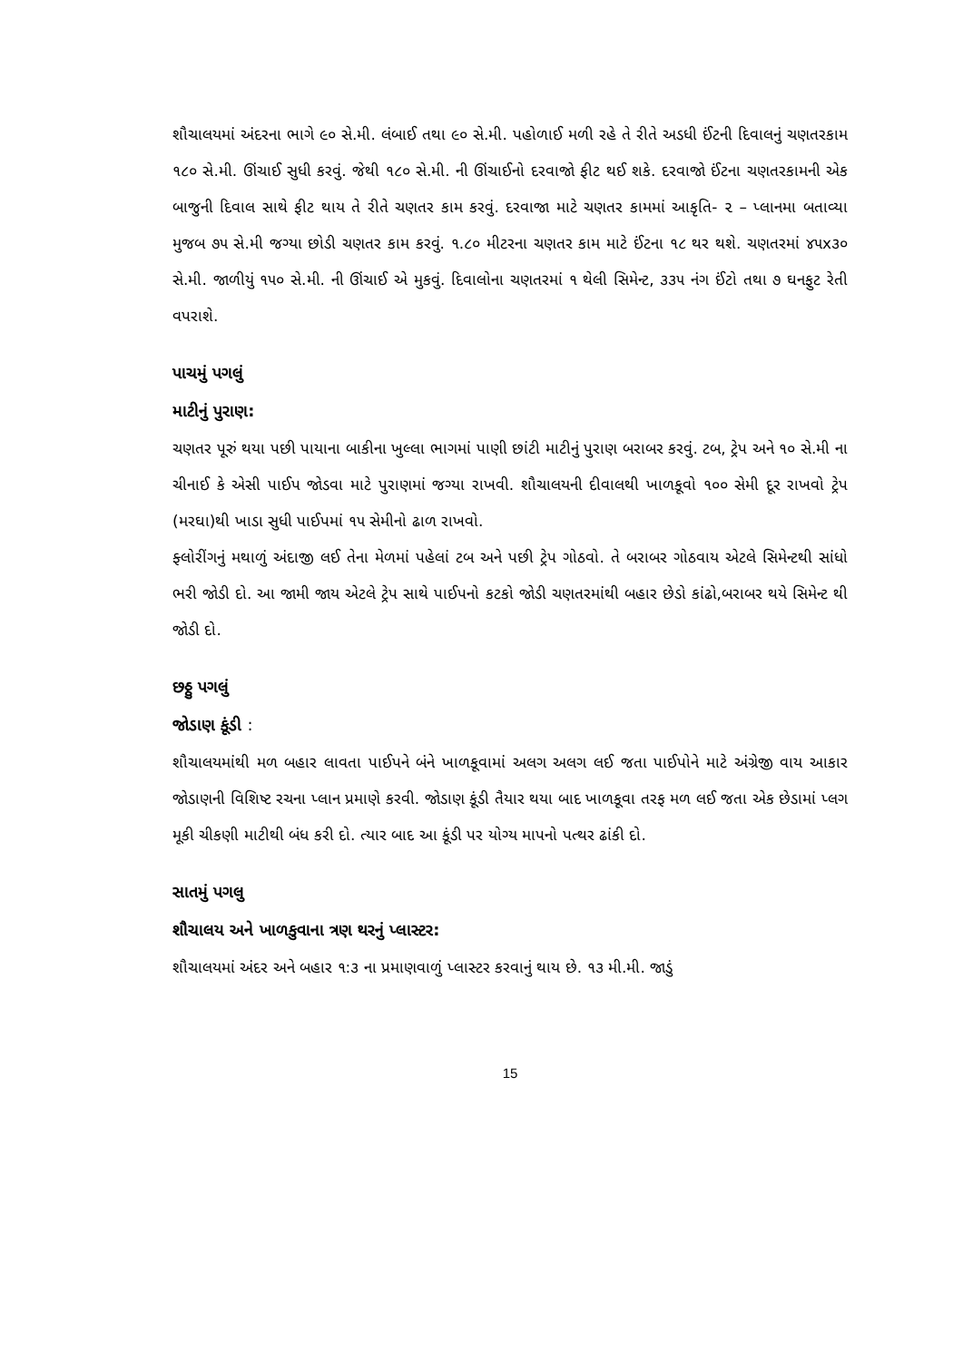શૌચાલયમાં અંદરના ભાગે ૯૦ સે.મી. લંબાઈ તથા ૯૦ સે.મી. પહોળાઈ મળી રહે તે રીતે અડધી ઈંટની દિવાલનું ચણતરકામ ૧૮૦ સે.મી. ઊંચાઈ સુધી કરવું. જેથી ૧૮૦ સે.મી. ની ઊંચાઈનો દરવાજો ફીટ થઈ શકે. દરવાજો ઈંટના ચણતરકામની એક બાજુની દિવાલ સાથે ફીટ થાય તે રીતે ચણતર કામ કરવું. દરવાજા માટે ચણતર કામમાં આકૃતિ- ૨ – પ્લાનમા બતાવ્યા મુજબ ૭૫ સે.મી જગ્યા છોડી ચણતર કામ કરવું. ૧.૮૦ મીટરના ચણતર કામ માટે ઈંટના ૧૮ થર થશે. ચણતરમાં ૪૫x૩૦ સે.મી. જાળીયું ૧૫૦ સે.મી. ની ઊંચાઈ એ મુકવું. દિવાલોના ચણતરમાં ૧ થેલી સિમેન્ટ, ૩૩૫ નંગ ઈંટો તથા ૭ ઘનફુટ રેતી વપરાશે.
પાચમું પગલું
માટીનું પુરાણ:
ચણતર પૂરું થયા પછી પાયાના બાકીના ખુલ્લા ભાગમાં પાણી છાંટી માટીનું પુરાણ બરાબર કરવું. ટબ, ટ્રેપ અને ૧૦ સે.મી ના ચીનાઈ કે એસી પાઈપ જોડવા માટે પુરાણમાં જગ્યા રાખવી. શૌચાલયની દીવાલથી ખાળકૂવો ૧૦૦ સેમી દૂર રાખવો ટ્રેપ (મરઘા)થી ખાડા સુધી પાઈપમાં ૧૫ સેમીનો ઢાળ રાખવો.
ફ્લોરીંગનું મથાળું અંદાજી લઈ તેના મેળમાં પહેલાં ટબ અને પછી ટ્રેપ ગોઠવો. તે બરાબર ગોઠવાય એટલે સિમેન્ટથી સાંધો ભરી જોડી દો. આ જામી જાય એટલે ટ્રેપ સાથે પાઈપનો કટકો જોડી ચણતરમાંથી બહાર છેડો કાંઢો,બરાબર થયે સિમેન્ટ થી જોડી દો.
છઠ્ઠુ પગલું
જોડાણ કૂંડી :
શૌચાલયમાંથી મળ બહાર લાવતા પાઈપને બંને ખાળકૂવામાં અલગ અલગ લઈ જતા પાઈપોને માટે અંગ્રેજી વાય આકાર જોડાણની વિશિષ્ટ રચના પ્લાન પ્રમાણે કરવી. જોડાણ કૂંડી તૈયાર થયા બાદ ખાળકૂવા તરફ મળ લઈ જતા એક છેડામાં પ્લગ મૂકી ચીકણી માટીથી બંધ કરી દો. ત્યાર બાદ આ કૂંડી પર યોગ્ય માપનો પત્થર ઢાંકી દો.
સાતમું પગલુ
શૌચાલય અને ખાળકુવાના ત્રણ થરનું પ્લાસ્ટર:
શૌચાલયમાં અંદર અને બહાર ૧:૩ ના પ્રમાણવાળું પ્લાસ્ટર કરવાનું થાય છે. ૧૩ મી.મી. જાડું
15